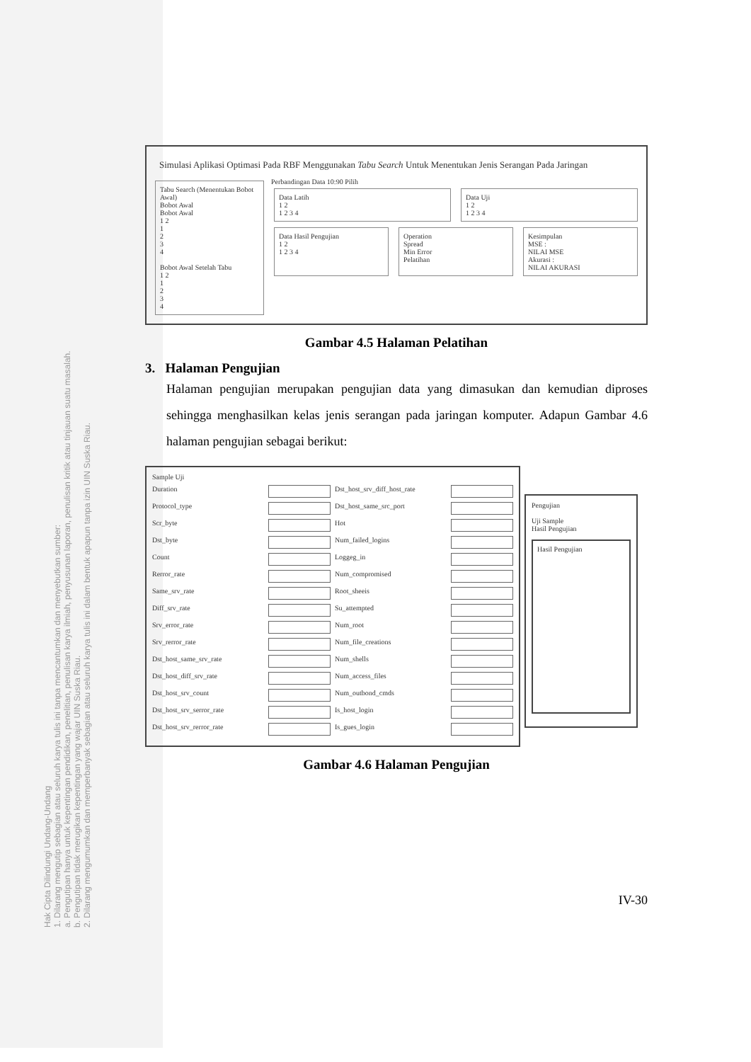Hak Cipta Dilindungi Undang-Undang
1. Dilarang mengutip sebagian atau seluruh karya tulis ini tanpa mencantumkan dan menyebutkan sumber:
a. Pengutipan hanya untuk kepentingan pendidikan, penelitian, penulisan karya ilmiah, penyusunan laporan, penulisan kritik atau tinjauan suatu masalah.
b. Pengutipan tidak merugikan kepentingan yang wajar UIN Suska Riau.
2. Dilarang mengumumkan dan memperbanyak sebagian atau seluruh karya tulis ini dalam bentuk apapun tanpa izin UIN Suska Riau.
Simulasi Aplikasi Optimasi Pada RBF Menggunakan Tabu Search Untuk Menentukan Jenis Serangan Pada Jaringan
Tabu Search (Menentukan Bobot Awal)
Bobot Awal
Bobot Awal
1 2
1
2
3
4
Bobot Awal Setelah Tabu
1 2
1
2
3
4
Perbandingan Data 10:90 Pilih
Data Latih
1 2
1 2 3 4
Data Uji
1 2
1 2 3 4
Data Hasil Pengujian
1 2
1 2 3 4
Operation
Spread
Min Error
Pelatihan
Kesimpulan
MSE :
NILAI MSE
Akurasi :
NILAI AKURASI
Gambar 4.5 Halaman Pelatihan
3. Halaman Pengujian
Halaman pengujian merupakan pengujian data yang dimasukan dan kemudian diproses sehingga menghasilkan kelas jenis serangan pada jaringan komputer. Adapun Gambar 4.6 halaman pengujian sebagai berikut:
Sample Uji
Duration
Protocol_type
Scr_byte
Dst_byte
Count
Rerror_rate
Same_srv_rate
Diff_srv_rate
Srv_error_rate
Srv_rerror_rate
Dst_host_same_srv_rate
Dst_host_diff_srv_rate
Dst_host_srv_count
Dst_host_srv_serror_rate
Dst_host_srv_rerror_rate
Dst_host_srv_diff_host_rate
Dst_host_same_src_port
Hot
Num_failed_logins
Loggeg_in
Num_compromised
Root_sheeis
Su_attempted
Num_root
Num_file_creations
Num_shells
Num_access_files
Num_outbond_cmds
Is_host_login
Is_gues_login
Pengujian
Uji Sample
Hasil Pengujian
Hasil Pengujian
Gambar 4.6 Halaman Pengujian
IV-30